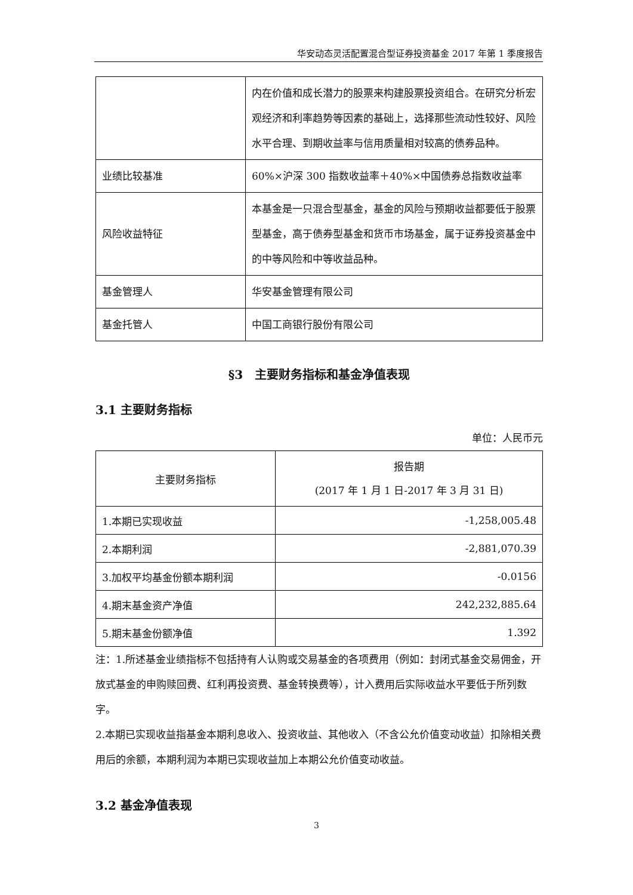华安动态灵活配置混合型证券投资基金 2017 年第 1 季度报告
| | 内在价值和成长潜力的股票来构建股票投资组合。在研究分析宏观经济和利率趋势等因素的基础上，选择那些流动性较好、风险水平合理、到期收益率与信用质量相对较高的债券品种。 |
| 业绩比较基准 | 60%×沪深 300 指数收益率＋40%×中国债券总指数收益率 |
| 风险收益特征 | 本基金是一只混合型基金，基金的风险与预期收益都要低于股票型基金，高于债券型基金和货币市场基金，属于证券投资基金中的中等风险和中等收益品种。 |
| 基金管理人 | 华安基金管理有限公司 |
| 基金托管人 | 中国工商银行股份有限公司 |
§3　主要财务指标和基金净值表现
3.1 主要财务指标
单位：人民币元
| 主要财务指标 | 报告期 (2017 年 1 月 1 日-2017 年 3 月 31 日) |
| --- | --- |
| 1.本期已实现收益 | -1,258,005.48 |
| 2.本期利润 | -2,881,070.39 |
| 3.加权平均基金份额本期利润 | -0.0156 |
| 4.期末基金资产净值 | 242,232,885.64 |
| 5.期末基金份额净值 | 1.392 |
注：1.所述基金业绩指标不包括持有人认购或交易基金的各项费用（例如：封闭式基金交易佣金，开放式基金的申购赎回费、红利再投资费、基金转换费等），计入费用后实际收益水平要低于所列数字。
2.本期已实现收益指基金本期利息收入、投资收益、其他收入（不含公允价值变动收益）扣除相关费用后的余额，本期利润为本期已实现收益加上本期公允价值变动收益。
3.2 基金净值表现
3